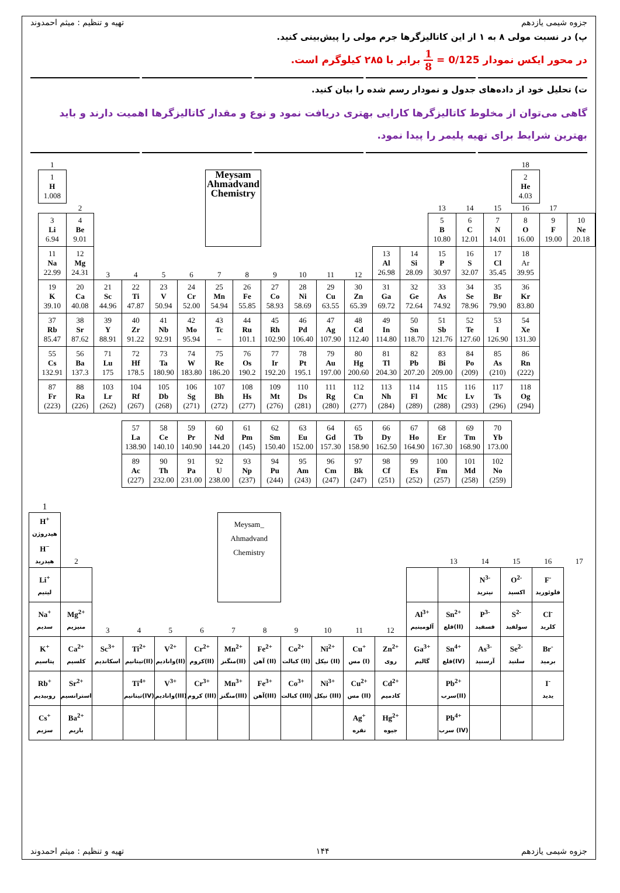جزوه شیمی یازدهم تهیه و تنظیم : میثم احمدوند
پ) در نسبت مولی ۸ به ۱ از این کاتالیزگرها جرم مولی را پیش‌بینی کنید.
در محور ایکس نمودار 1 8 = 0/125 برابر با ۲۸۵ کیلوگرم است.
ت) تحلیل خود از داده‌های جدول و نمودار رسم شده را بیان کنید.
گاهی می‌توان از مخلوط کاتالیزگرها کارایی بهتری دریافت نمود و نوع و مقدار کاتالیزگرها اهمیت دارند و باید بهترین شرایط برای تهیه پلیمر را پیدا نمود.
| 1 | | | | | | | | | | | | | | | | | 18 | | |
| 1 H 1.008 | | | | | | Meysam Ahmadvand Chemistry | | | | | | | | | | | 2 He 4.03 | | |
| | 2 | | | | | | | | | | | | | 13 | 14 | 15 | 16 | 17 | |
| 3 Li 6.94 | 4 Be 9.01 | | | | | | | | | | | | | 5 B 10.80 | 6 C 12.01 | 7 N 14.01 | 8 O 16.00 | 9 F 19.00 | 10 Ne 20.18 |
| 11 Na 22.99 | 12 Mg 24.31 | 3 | 4 | 5 | 6 | 7 | 8 | 9 | 10 | 11 | 12 | 13 Al 26.98 | 14 Si 28.09 | 15 P 30.97 | 16 S 32.07 | 17 Cl 35.45 | 18 Ar 39.95 | | |
| 19 K 39.10 | 20 Ca 40.08 | 21 Sc 44.96 | 22 Ti 47.87 | 23 V 50.94 | 24 Cr 52.00 | 25 Mn 54.94 | 26 Fe 55.85 | 27 Co 58.93 | 28 Ni 58.69 | 29 Cu 63.55 | 30 Zn 65.39 | 31 Ga 69.72 | 32 Ge 72.64 | 33 As 74.92 | 34 Se 78.96 | 35 Br 79.90 | 36 Kr 83.80 | | |
| 37 Rb 85.47 | 38 Sr 87.62 | 39 Y 88.91 | 40 Zr 91.22 | 41 Nb 92.91 | 42 Mo 95.94 | 43 Tc – | 44 Ru 101.1 | 45 Rh 102.90 | 46 Pd 106.40 | 47 Ag 107.90 | 48 Cd 112.40 | 49 In 114.80 | 50 Sn 118.70 | 51 Sb 121.76 | 52 Te 127.60 | 53 I 126.90 | 54 Xe 131.30 | | |
| 55 Cs 132.91 | 56 Ba 137.3 | 71 Lu 175 | 72 Hf 178.5 | 73 Ta 180.90 | 74 W 183.80 | 75 Re 186.20 | 76 Os 190.2 | 77 Ir 192.20 | 78 Pt 195.1 | 79 Au 197.00 | 80 Hg 200.60 | 81 Tl 204.30 | 82 Pb 207.20 | 83 Bi 209.00 | 84 Po (209) | 85 As (210) | 86 Rn (222) | | |
| 87 Fr (223) | 88 Ra (226) | 103 Lr (262) | 104 Rf (267) | 105 Db (268) | 106 Sg (271) | 107 Bh (272) | 108 Hs (277) | 109 Mt (276) | 110 Ds (281) | 111 Rg (280) | 112 Cn (277) | 113 Nh (284) | 114 Fl (289) | 115 Mc (288) | 116 Lv (293) | 117 Ts (296) | 118 Og (294) | | |
| | | | 57 La 138.90 | 58 Ce 140.10 | 59 Pr 140.90 | 60 Nd 144.20 | 61 Pm (145) | 62 Sm 150.40 | 63 Eu 152.00 | 64 Gd 157.30 | 65 Tb 158.90 | 66 Dy 162.50 | 67 Ho 164.90 | 68 Er 167.30 | 69 Tm 168.90 | 70 Yb 173.00 | | | |
| | | | 89 Ac (227) | 90 Th 232.00 | 91 Pa 231.00 | 92 U 238.00 | 93 Np (237) | 94 Pu (244) | 95 Am (243) | 96 Cm (247) | 97 Bk (247) | 98 Cf (251) | 99 Es (252) | 100 Fm (257) | 101 Md (258) | 102 No (259) | | | |
| 1 | | | | | | | | | | | | | | | | | |
| H<sup>+</sup> هیدروژن H<sup>−</sup> هیدرید | | | | | | Meysam_ Ahmadvand Chemistry | | | | | | | | | | | |
| | 2 | | | | | | | | | | | | 13 | 14 | 15 | 16 | 17 |
| Li<sup>+</sup> لیتیم | | | | | | | | | | | | | | N<sup>3-</sup> نیترید | O<sup>2-</sup> اکسید | F<sup>-</sup> فلوئورید | |
| Na<sup>+</sup> سدیم | Mg<sup>2+</sup> منیزیم | 3 | 4 | 5 | 6 | 7 | 8 | 9 | 10 | 11 | 12 | Al<sup>3+</sup> آلومینیم | Sn<sup>2+</sup> قلع(II) | P<sup>3-</sup> فسفید | S<sup>2-</sup> سولفید | Cl<sup>-</sup> کلرید | |
| K<sup>+</sup> پتاسیم | Ca<sup>2+</sup> کلسیم | Sc<sup>3+</sup> اسکاندیم | Ti<sup>2+</sup> تیتانیم(II) | V<sup>2+</sup> وانادیم(II) | Cr<sup>2+</sup> کروم(II) | Mn<sup>2+</sup> منگنز(II) | Fe<sup>2+</sup> آهن (II) | Co<sup>2+</sup> کبالت (II) | Ni<sup>2+</sup> نیکل (II) | Cu<sup>+</sup> مس (I) | Zn<sup>2+</sup> روی | Ga<sup>3+</sup> گالیم | Sn<sup>4+</sup> قلع(IV) | As<sup>3-</sup> آرسنید | Se<sup>2-</sup> سلنید | Br<sup>-</sup> برمید | |
| Rb<sup>+</sup> روبیدیم | Sr<sup>2+</sup> استرانسیم | | Ti<sup>4+</sup> تیتانیم(IV) | V<sup>3+</sup> وانادیم(III) | Cr<sup>3+</sup> کروم (III) | Mn<sup>3+</sup> منگنز(III) | Fe<sup>3+</sup> آهن(III) | Co<sup>3+</sup> کبالت (III) | Ni<sup>3+</sup> نیکل (III) | Cu<sup>2+</sup> مس (II) | Cd<sup>2+</sup> کادمیم | | Pb<sup>2+</sup> سرب(II) | | | I<sup>-</sup> یدید | |
| Cs<sup>+</sup> سزیم | Ba<sup>2+</sup> باریم | | | | | | | | | Ag<sup>+</sup> نقره | Hg<sup>2+</sup> جیوه | | Pb<sup>4+</sup> سرب (IV) | | | | |
جزوه شیمی یازدهم ۱۴۴ تهیه و تنظیم : میثم احمدوند